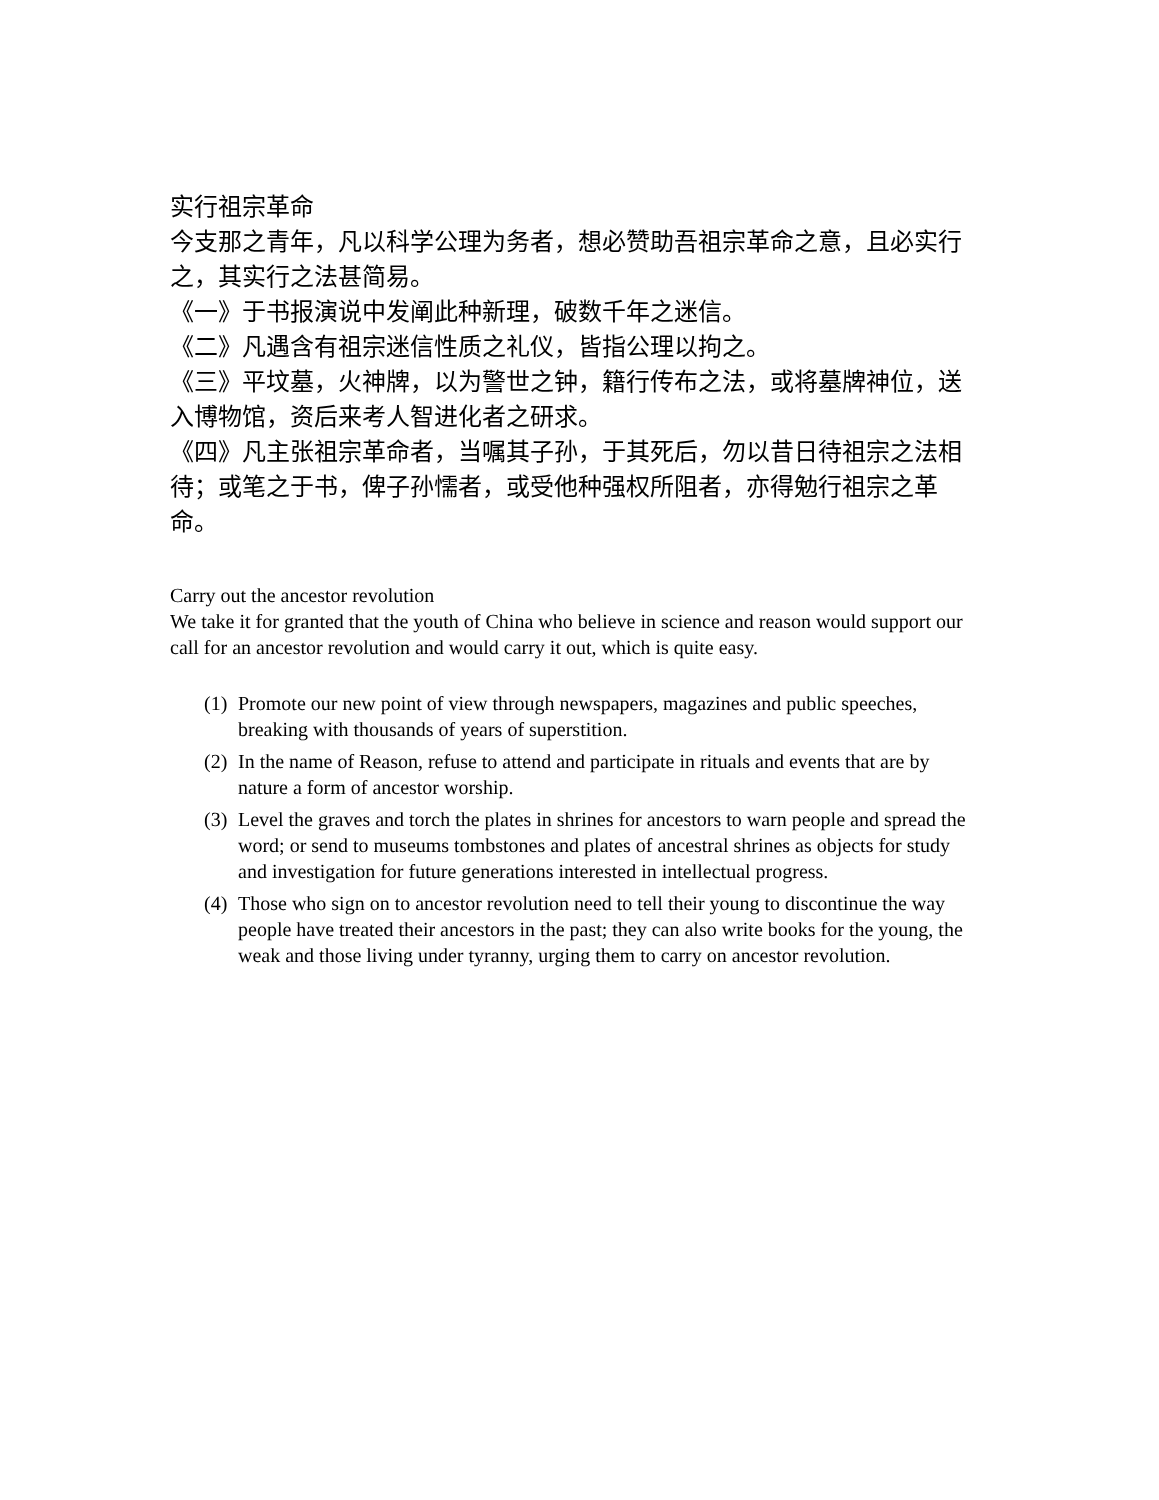实行祖宗革命
今支那之青年，凡以科学公理为务者，想必赞助吾祖宗革命之意，且必实行之，其实行之法甚简易。
《一》于书报演说中发阐此种新理，破数千年之迷信。
《二》凡遇含有祖宗迷信性质之礼仪，皆指公理以拘之。
《三》平坟墓，火神牌，以为警世之钟，籍行传布之法，或将墓牌神位，送入博物馆，资后来考人智进化者之研求。
《四》凡主张祖宗革命者，当嘱其子孙，于其死后，勿以昔日待祖宗之法相待；或笔之于书，俾子孙懦者，或受他种强权所阻者，亦得勉行祖宗之革命。
Carry out the ancestor revolution
We take it for granted that the youth of China who believe in science and reason would support our call for an ancestor revolution and would carry it out, which is quite easy.
(1)
Promote our new point of view through newspapers, magazines and public speeches, breaking with thousands of years of superstition.
(2)
In the name of Reason, refuse to attend and participate in rituals and events that are by nature a form of ancestor worship.
(3)
Level the graves and torch the plates in shrines for ancestors to warn people and spread the word; or send to museums tombstones and plates of ancestral shrines as objects for study and investigation for future generations interested in intellectual progress.
(4)
Those who sign on to ancestor revolution need to tell their young to discontinue the way people have treated their ancestors in the past; they can also write books for the young, the weak and those living under tyranny, urging them to carry on ancestor revolution.